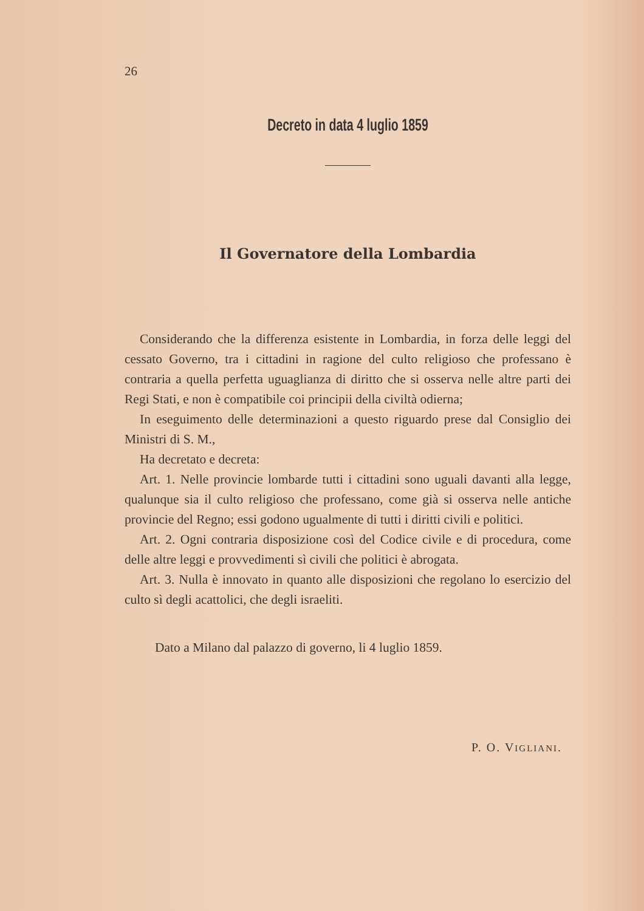26
Decreto in data 4 luglio 1859
Il Governatore della Lombardia
Considerando che la differenza esistente in Lombardia, in forza delle leggi del cessato Governo, tra i cittadini in ragione del culto religioso che professano è contraria a quella perfetta uguaglianza di diritto che si osserva nelle altre parti dei Regi Stati, e non è compatibile coi principii della civiltà odierna;
In eseguimento delle determinazioni a questo riguardo prese dal Consiglio dei Ministri di S. M.,
Ha decretato e decreta:
Art. 1. Nelle provincie lombarde tutti i cittadini sono uguali davanti alla legge, qualunque sia il culto religioso che professano, come già si osserva nelle antiche provincie del Regno; essi godono ugualmente di tutti i diritti civili e politici.
Art. 2. Ogni contraria disposizione così del Codice civile e di procedura, come delle altre leggi e provvedimenti sì civili che politici è abrogata.
Art. 3. Nulla è innovato in quanto alle disposizioni che regolano lo esercizio del culto sì degli acattolici, che degli israeliti.
Dato a Milano dal palazzo di governo, li 4 luglio 1859.
P. O. VIGLIANI.